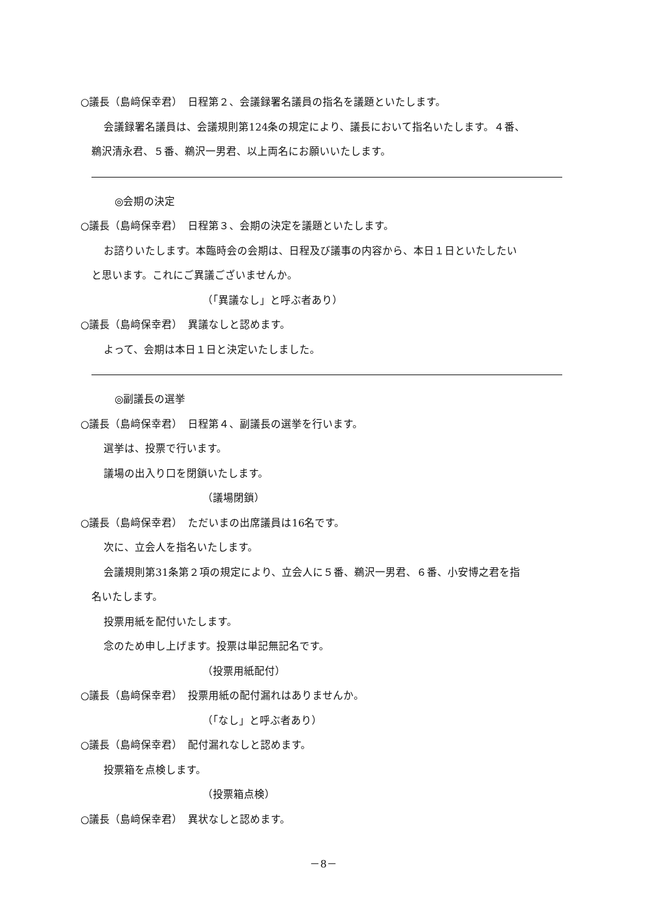○議長（島﨑保幸君）　日程第２、会議録署名議員の指名を議題といたします。
会議録署名議員は、会議規則第124条の規定により、議長において指名いたします。４番、
鵜沢清永君、５番、鵜沢一男君、以上両名にお願いいたします。
◎会期の決定
○議長（島﨑保幸君）　日程第３、会期の決定を議題といたします。
お諮りいたします。本臨時会の会期は、日程及び議事の内容から、本日１日といたしたい
と思います。これにご異議ございませんか。
（「異議なし」と呼ぶ者あり）
○議長（島﨑保幸君）　異議なしと認めます。
よって、会期は本日１日と決定いたしました。
◎副議長の選挙
○議長（島﨑保幸君）　日程第４、副議長の選挙を行います。
選挙は、投票で行います。
議場の出入り口を閉鎖いたします。
（議場閉鎖）
○議長（島﨑保幸君）　ただいまの出席議員は16名です。
次に、立会人を指名いたします。
会議規則第31条第２項の規定により、立会人に５番、鵜沢一男君、６番、小安博之君を指
名いたします。
投票用紙を配付いたします。
念のため申し上げます。投票は単記無記名です。
（投票用紙配付）
○議長（島﨑保幸君）　投票用紙の配付漏れはありませんか。
（「なし」と呼ぶ者あり）
○議長（島﨑保幸君）　配付漏れなしと認めます。
投票箱を点検します。
（投票箱点検）
○議長（島﨑保幸君）　異状なしと認めます。
－8－